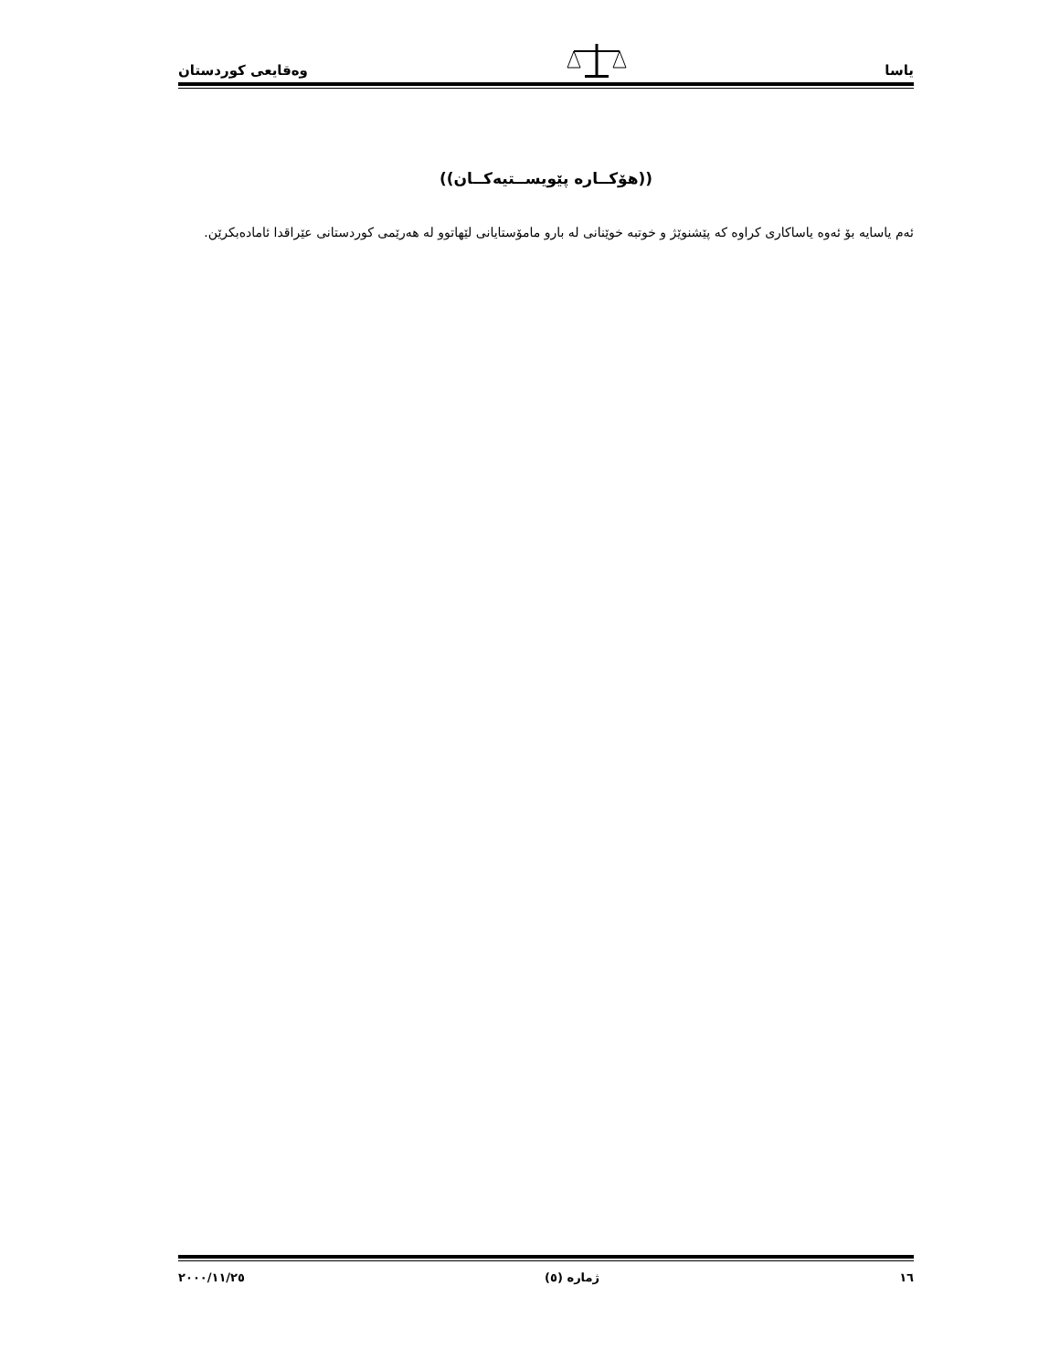یاسا وەقایعی کوردستان
((هۆکــارە پێویســتیەکــان))
ئەم یاسایە بۆ ئەوە یاساکاری کراوە کە پێشنوێژ و خوتبە خوێنانی لە بارو ماموٚستایانی لێهاتوو لە هەرێمی کوردستانی عێراقدا ئامادەبکرێن.
١٦ ژمارە (٥) ٢٠٠٠/١١/٢٥